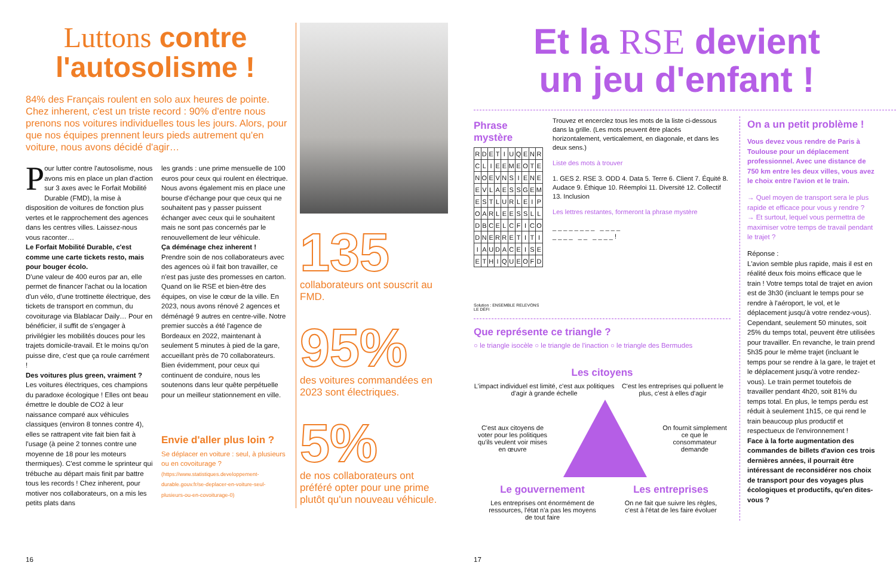Luttons contre
l'autosolisme !
84% des Français roulent en solo aux heures de pointe. Chez inherent, c'est un triste record : 90% d'entre nous prenons nos voitures individuelles tous les jours. Alors, pour que nos équipes prennent leurs pieds autrement qu'en voiture, nous avons décidé d'agir…
Pour lutter contre l'autosolisme, nous avons mis en place un plan d'action sur 3 axes avec le Forfait Mobilité Durable (FMD), la mise à disposition de voitures de fonction plus vertes et le rapprochement des agences dans les centres villes. Laissez-nous vous raconter…
Le Forfait Mobilité Durable, c'est comme une carte tickets resto, mais pour bouger écolo.
D'une valeur de 400 euros par an, elle permet de financer l'achat ou la location d'un vélo, d'une trottinette électrique, des tickets de transport en commun, du covoiturage via Blablacar Daily… Pour en bénéficier, il suffit de s'engager à privilégier les mobilités douces pour les trajets domicile-travail. Et le moins qu'on puisse dire, c'est que ça roule carrément !
Des voitures plus green, vraiment ?
Les voitures électriques, ces champions du paradoxe écologique ! Elles ont beau émettre le double de CO2 à leur naissance comparé aux véhicules classiques (environ 8 tonnes contre 4), elles se rattrapent vite fait bien fait à l'usage (à peine 2 tonnes contre une moyenne de 18 pour les moteurs thermiques). C'est comme le sprinteur qui trébuche au départ mais finit par battre tous les records ! Chez inherent, pour motiver nos collaborateurs, on a mis les petits plats dans
les grands : une prime mensuelle de 100 euros pour ceux qui roulent en électrique. Nous avons également mis en place une bourse d'échange pour que ceux qui ne souhaitent pas y passer puissent échanger avec ceux qui le souhaitent mais ne sont pas concernés par le renouvellement de leur véhicule.
Ça déménage chez inherent !
Prendre soin de nos collaborateurs avec des agences où il fait bon travailler, ce n'est pas juste des promesses en carton. Quand on lie RSE et bien-être des équipes, on vise le cœur de la ville. En 2023, nous avons rénové 2 agences et déménagé 9 autres en centre-ville. Notre premier succès a été l'agence de Bordeaux en 2022, maintenant à seulement 5 minutes à pied de la gare, accueillant près de 70 collaborateurs. Bien évidemment, pour ceux qui continuent de conduire, nous les soutenons dans leur quête perpétuelle pour un meilleur stationnement en ville.
Envie d'aller plus loin ?
Se déplacer en voiture : seul, à plusieurs ou en covoiturage ?
(https://www.statistiques.developpement-durable.gouv.fr/se-deplacer-en-voiture-seul-plusieurs-ou-en-covoiturage-0)
135
collaborateurs ont souscrit au FMD.
95%
des voitures commandées en 2023 sont électriques.
5%
de nos collaborateurs ont préféré opter pour une prime plutôt qu'un nouveau véhicule.
16
Et la RSE devient
un jeu d'enfant !
Phrase mystère
| R | D | E | T | I | U | Q | E | N | R |
| C | L | I | E | E | M | E | O | T | E |
| N | O | E | V | N | S | I | E | N | E |
| E | V | L | A | E | S | S | G | E | M |
| E | S | T | L | U | R | L | E | I | P |
| O | A | R | L | E | E | S | S | L | L |
| D | B | C | E | L | C | F | I | C | O |
| D | N | E | R | R | E | T | I | T | I |
| I | A | U | D | A | C | E | I | S | E |
| E | T | H | I | Q | U | E | O | F | D |
Solution : ENSEMBLE RELEVONS LE DÉFI
Trouvez et encerclez tous les mots de la liste ci-dessous dans la grille. (Les mots peuvent être placés horizontalement, verticalement, en diagonale, et dans les deux sens.)
Liste des mots à trouver
1. GES 2. RSE 3. ODD 4. Data 5. Terre 6. Client 7. Équité 8. Audace 9. Éthique 10. Réemploi 11. Diversité 12. Collectif 13. Inclusion
Les lettres restantes, formeront la phrase mystère
_ _ _ _ _ _ _ _ _ _ _ _
_ _ _ _ _ _ _ _ _ _ !
Que représente ce triangle ?
○ le triangle isocèle ○ le triangle de l'inaction ○ le triangle des Bermudes
Les citoyens
L'impact individuel est limité, c'est aux politiques d'agir à grande échelle
C'est les entreprises qui polluent le plus, c'est à elles d'agir
C'est aux citoyens de voter pour les politiques qu'ils veulent voir mises en œuvre
On fournit simplement ce que le consommateur demande
Le gouvernement
Les entreprises ont énormément de ressources, l'état n'a pas les moyens de tout faire
Les entreprises
On ne fait que suivre les règles, c'est à l'état de les faire évoluer
On a un petit problème !
Vous devez vous rendre de Paris à Toulouse pour un déplacement professionnel. Avec une distance de 750 km entre les deux villes, vous avez le choix entre l'avion et le train.
→ Quel moyen de transport sera le plus rapide et efficace pour vous y rendre ?
→ Et surtout, lequel vous permettra de maximiser votre temps de travail pendant le trajet ?
Réponse :
L'avion semble plus rapide, mais il est en réalité deux fois moins efficace que le train ! Votre temps total de trajet en avion est de 3h30 (incluant le temps pour se rendre à l'aéroport, le vol, et le déplacement jusqu'à votre rendez-vous). Cependant, seulement 50 minutes, soit 25% du temps total, peuvent être utilisées pour travailler. En revanche, le train prend 5h35 pour le même trajet (incluant le temps pour se rendre à la gare, le trajet et le déplacement jusqu'à votre rendez-vous). Le train permet toutefois de travailler pendant 4h20, soit 81% du temps total. En plus, le temps perdu est réduit à seulement 1h15, ce qui rend le train beaucoup plus productif et respectueux de l'environnement !
Face à la forte augmentation des commandes de billets d'avion ces trois dernières années, il pourrait être intéressant de reconsidérer nos choix de transport pour des voyages plus écologiques et productifs, qu'en dites-vous ?
17